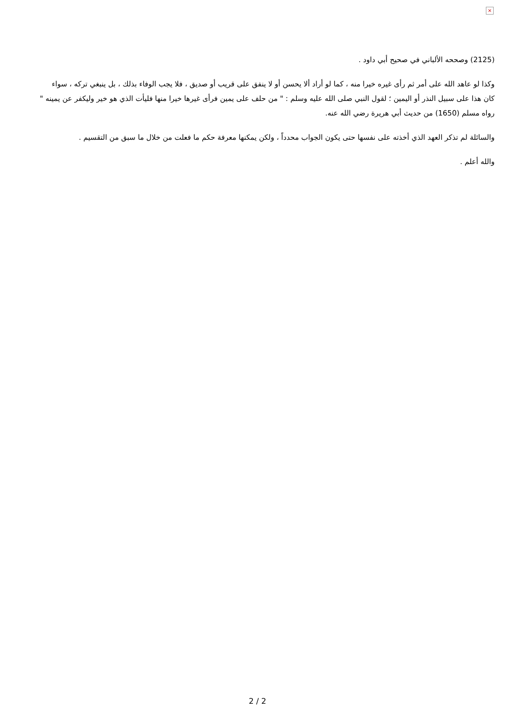×
(2125) وصححه الألباني في صحيح أبي داود .
وكذا لو عاهد الله على أمر ثم رأى غيره خيرا منه ، كما لو أراد ألا يحسن أو لا ينفق على قريب أو صديق ، فلا يجب الوفاء بذلك ، بل ينبغي تركه ، سواء كان هذا على سبيل النذر أو اليمين ؛ لقول النبي صلى الله عليه وسلم : " من حلف على يمين فرأى غيرها خيرا منها فليأت الذي هو خير وليكفر عن يمينه " رواه مسلم (1650) من حديث أبي هريرة رضي الله عنه.
والسائلة لم تذكر العهد الذي أخذته على نفسها حتى يكون الجواب محدداً ، ولكن يمكنها معرفة حكم ما فعلت من خلال ما سبق من التقسيم .
والله أعلم .
2 / 2